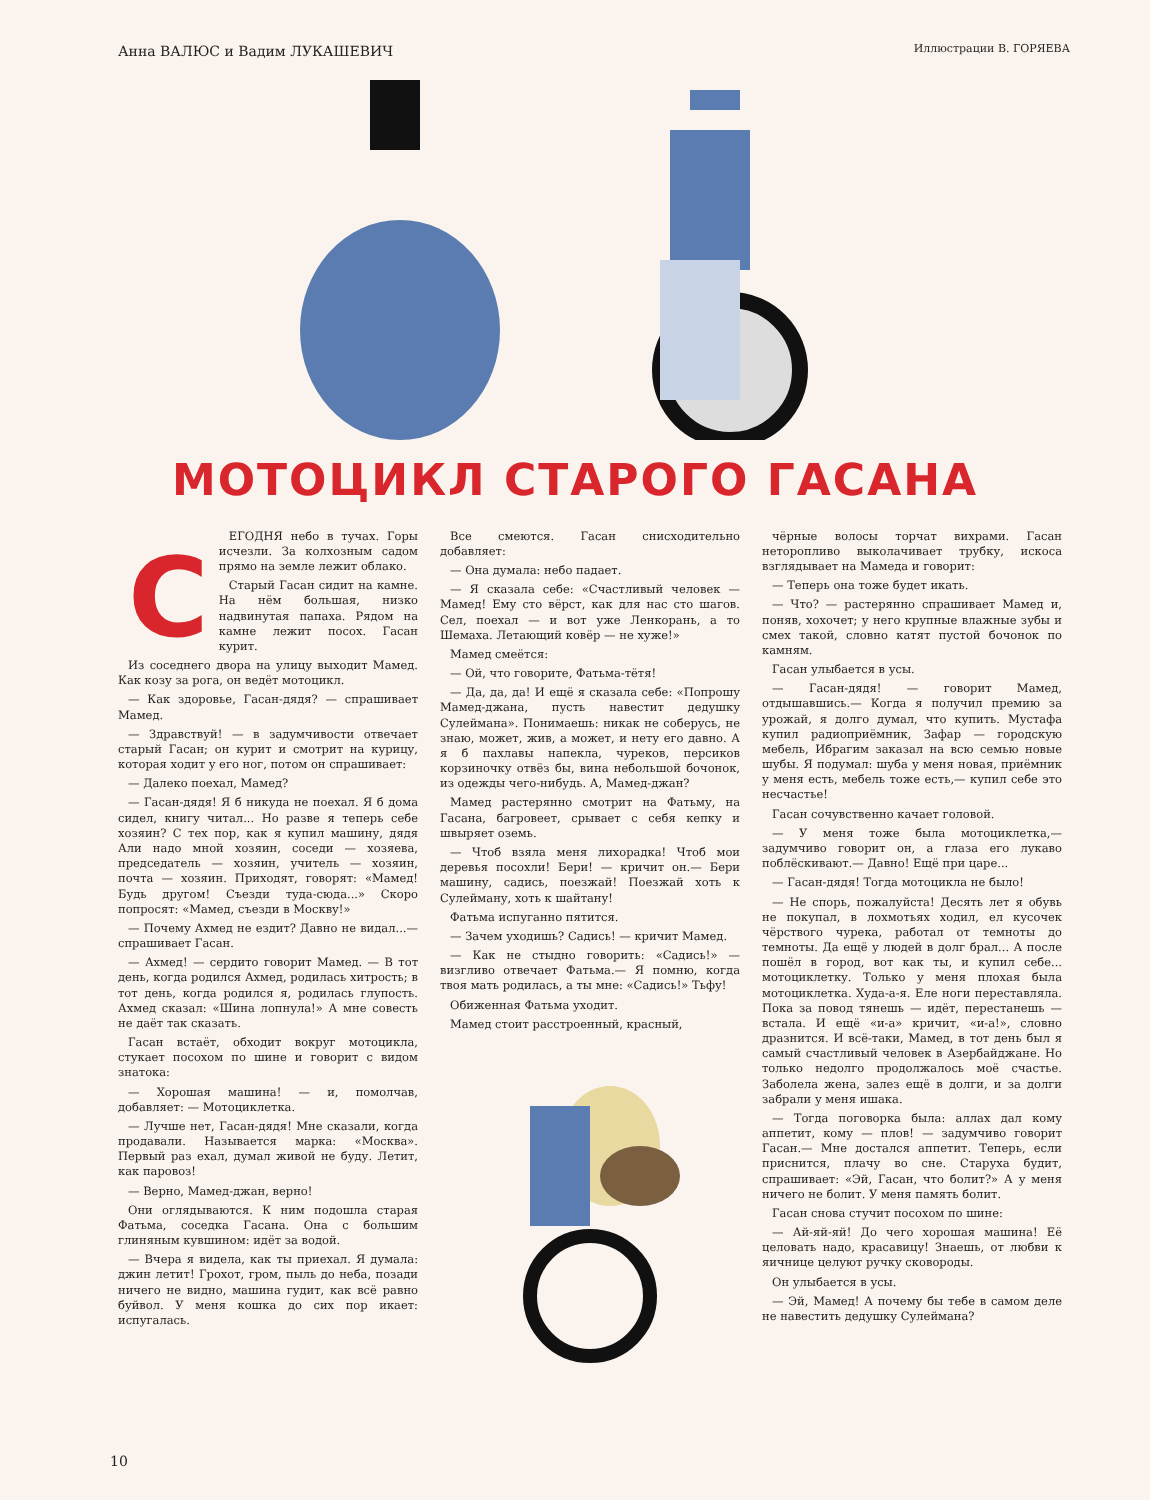Анна ВАЛЮС и Вадим ЛУКАШЕВИЧ Иллюстрации В. ГОРЯЕВА
МОТОЦИКЛ СТАРОГО ГАСАНА
СЕГОДНЯ небо в тучах. Горы исчезли. За колхозным садом прямо на земле лежит облако.
Старый Гасан сидит на камне. На нём большая, низко надвинутая папаха. Рядом на камне лежит посох. Гасан курит.
Из соседнего двора на улицу выходит Мамед. Как козу за рога, он ведёт мотоцикл.
— Как здоровье, Гасан-дядя? — спрашивает Мамед.
— Здравствуй! — в задумчивости отвечает старый Гасан; он курит и смотрит на курицу, которая ходит у его ног, потом он спрашивает:
— Далеко поехал, Мамед?
— Гасан-дядя! Я б никуда не поехал. Я б дома сидел, книгу читал... Но разве я теперь себе хозяин? С тех пор, как я купил машину, дядя Али надо мной хозяин, соседи — хозяева, председатель — хозяин, учитель — хозяин, почта — хозяин. Приходят, говорят: «Мамед! Будь другом! Съезди туда-сюда...» Скоро попросят: «Мамед, съезди в Москву!»
— Почему Ахмед не ездит? Давно не видал...— спрашивает Гасан.
— Ахмед! — сердито говорит Мамед. — В тот день, когда родился Ахмед, родилась хитрость; в тот день, когда родился я, родилась глупость. Ахмед сказал: «Шина лопнула!» А мне совесть не даёт так сказать.
Гасан встаёт, обходит вокруг мотоцикла, стукает посохом по шине и говорит с видом знатока:
— Хорошая машина! — и, помолчав, добавляет: — Мотоциклетка.
— Лучше нет, Гасан-дядя! Мне сказали, когда продавали. Называется марка: «Москва». Первый раз ехал, думал живой не буду. Летит, как паровоз!
— Верно, Мамед-джан, верно!
Они оглядываются. К ним подошла старая Фатьма, соседка Гасана. Она с большим глиняным кувшином: идёт за водой.
— Вчера я видела, как ты приехал. Я думала: джин летит! Грохот, гром, пыль до неба, позади ничего не видно, машина гудит, как всё равно буйвол. У меня кошка до сих пор икает: испугалась.
Все смеются. Гасан снисходительно добавляет:
— Она думала: небо падает.
— Я сказала себе: «Счастливый человек — Мамед! Ему сто вёрст, как для нас сто шагов. Сел, поехал — и вот уже Ленкорань, а то Шемаха. Летающий ковёр — не хуже!»
Мамед смеётся:
— Ой, что говорите, Фатьма-тётя!
— Да, да, да! И ещё я сказала себе: «Попрошу Мамед-джана, пусть навестит дедушку Сулеймана». Понимаешь: никак не соберусь, не знаю, может, жив, а может, и нету его давно. А я б пахлавы напекла, чуреков, персиков корзиночку отвёз бы, вина небольшой бочонок, из одежды чего-нибудь. А, Мамед-джан?
Мамед растерянно смотрит на Фатьму, на Гасана, багровеет, срывает с себя кепку и швыряет оземь.
— Чтоб взяла меня лихорадка! Чтоб мои деревья посохли! Бери! — кричит он.— Бери машину, садись, поезжай! Поезжай хоть к Сулейману, хоть к шайтану!
Фатьма испуганно пятится.
— Зачем уходишь? Садись! — кричит Мамед.
— Как не стыдно говорить: «Садись!» — визгливо отвечает Фатьма.— Я помню, когда твоя мать родилась, а ты мне: «Садись!» Тьфу!
Обиженная Фатьма уходит.
Мамед стоит расстроенный, красный,
чёрные волосы торчат вихрами. Гасан неторопливо выколачивает трубку, искоса взглядывает на Мамеда и говорит:
— Теперь она тоже будет икать.
— Что? — растерянно спрашивает Мамед и, поняв, хохочет; у него крупные влажные зубы и смех такой, словно катят пустой бочонок по камням.
Гасан улыбается в усы.
— Гасан-дядя! — говорит Мамед, отдышавшись.— Когда я получил премию за урожай, я долго думал, что купить. Мустафа купил радиоприёмник, Зафар — городскую мебель, Ибрагим заказал на всю семью новые шубы. Я подумал: шуба у меня новая, приёмник у меня есть, мебель тоже есть,— купил себе это несчастье!
Гасан сочувственно качает головой.
— У меня тоже была мотоциклетка,— задумчиво говорит он, а глаза его лукаво поблёскивают.— Давно! Ещё при царе...
— Гасан-дядя! Тогда мотоцикла не было!
— Не спорь, пожалуйста! Десять лет я обувь не покупал, в лохмотьях ходил, ел кусочек чёрствого чурека, работал от темноты до темноты. Да ещё у людей в долг брал... А после пошёл в город, вот как ты, и купил себе... мотоциклетку. Только у меня плохая была мотоциклетка. Худа-а-я. Еле ноги переставляла. Пока за повод тянешь — идёт, перестанешь — встала. И ещё «и-а» кричит, «и-а!», словно дразнится. И всё-таки, Мамед, в тот день был я самый счастливый человек в Азербайджане. Но только недолго продолжалось моё счастье. Заболела жена, залез ещё в долги, и за долги забрали у меня ишака.
— Тогда поговорка была: аллах дал кому аппетит, кому — плов! — задумчиво говорит Гасан.— Мне достался аппетит. Теперь, если приснится, плачу во сне. Старуха будит, спрашивает: «Эй, Гасан, что болит?» А у меня ничего не болит. У меня память болит.
Гасан снова стучит посохом по шине:
— Ай-яй-яй! До чего хорошая машина! Её целовать надо, красавицу! Знаешь, от любви к яичнице целуют ручку сковороды.
Он улыбается в усы.
— Эй, Мамед! А почему бы тебе в самом деле не навестить дедушку Сулеймана?
10